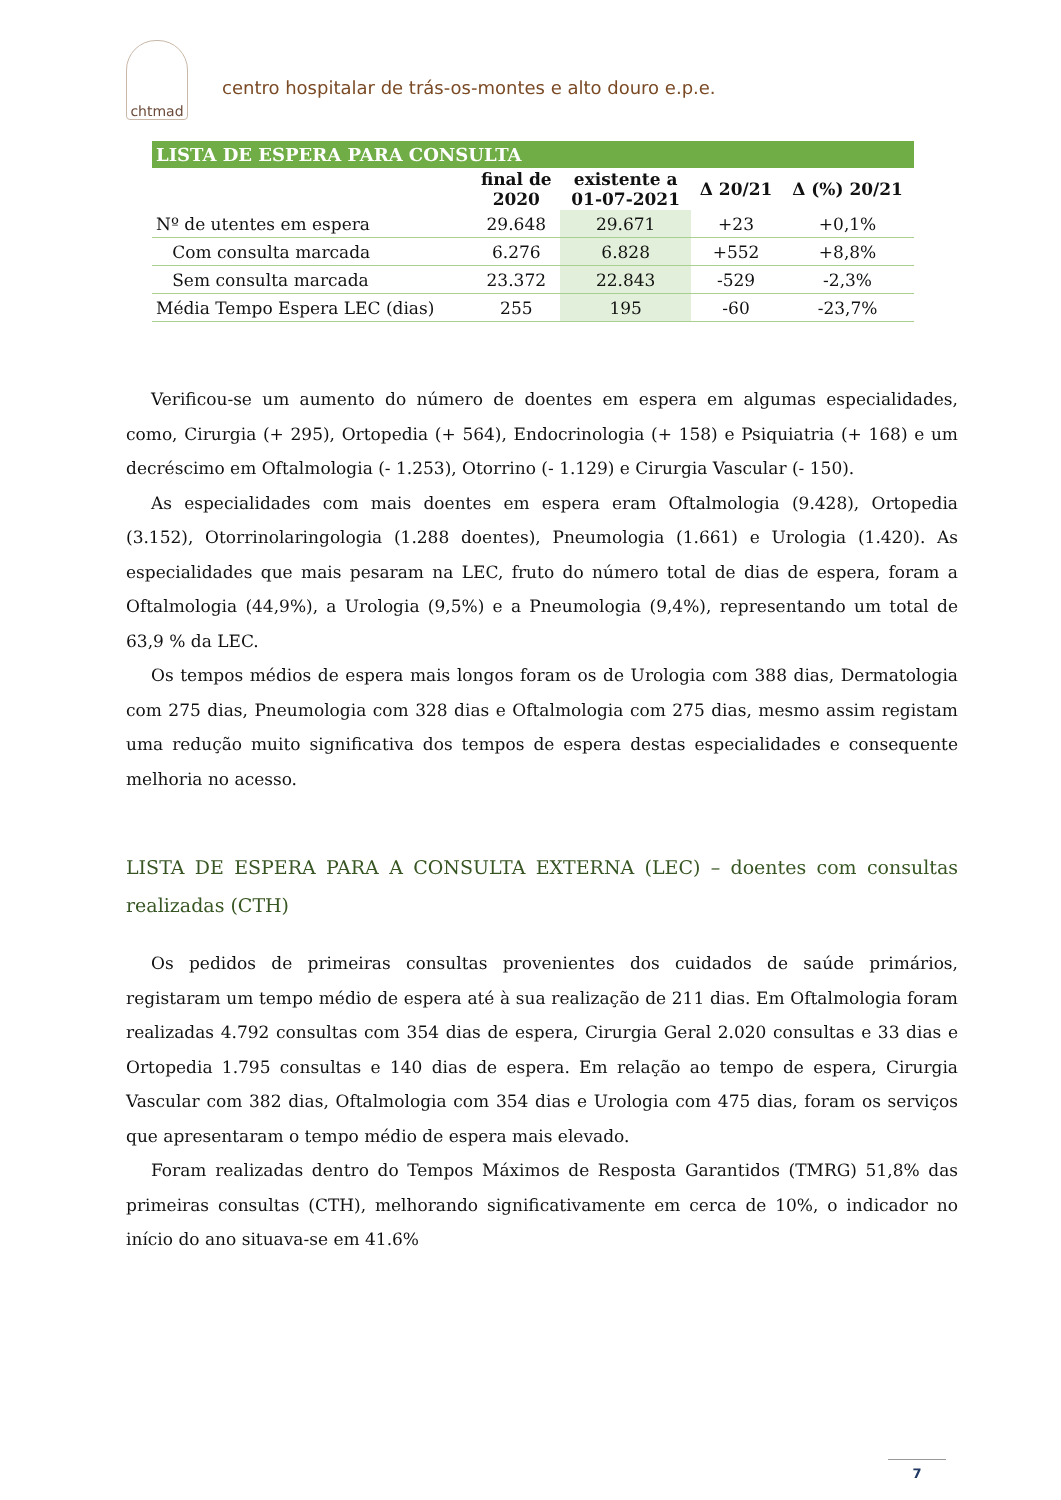chtmad
centro hospitalar de trás-os-montes e alto douro e.p.e.
| LISTA DE ESPERA PARA CONSULTA | | | | |
| --- | --- | --- | --- | --- |
| | final de 2020 | existente a 01-07-2021 | Δ 20/21 | Δ (%) 20/21 |
| Nº de utentes em espera | 29.648 | 29.671 | +23 | +0,1% |
| Com consulta marcada | 6.276 | 6.828 | +552 | +8,8% |
| Sem consulta marcada | 23.372 | 22.843 | -529 | -2,3% |
| Média Tempo Espera LEC (dias) | 255 | 195 | -60 | -23,7% |
Verificou-se um aumento do número de doentes em espera em algumas especialidades, como, Cirurgia (+ 295), Ortopedia (+ 564), Endocrinologia (+ 158) e Psiquiatria (+ 168) e um decréscimo em Oftalmologia (- 1.253), Otorrino (- 1.129) e Cirurgia Vascular (- 150).
As especialidades com mais doentes em espera eram Oftalmologia (9.428), Ortopedia (3.152), Otorrinolaringologia (1.288 doentes), Pneumologia (1.661) e Urologia (1.420). As especialidades que mais pesaram na LEC, fruto do número total de dias de espera, foram a Oftalmologia (44,9%), a Urologia (9,5%) e a Pneumologia (9,4%), representando um total de 63,9 % da LEC.
Os tempos médios de espera mais longos foram os de Urologia com 388 dias, Dermatologia com 275 dias, Pneumologia com 328 dias e Oftalmologia com 275 dias, mesmo assim registam uma redução muito significativa dos tempos de espera destas especialidades e consequente melhoria no acesso.
LISTA DE ESPERA PARA A CONSULTA EXTERNA (LEC) – doentes com consultas realizadas (CTH)
Os pedidos de primeiras consultas provenientes dos cuidados de saúde primários, registaram um tempo médio de espera até à sua realização de 211 dias. Em Oftalmologia foram realizadas 4.792 consultas com 354 dias de espera, Cirurgia Geral 2.020 consultas e 33 dias e Ortopedia 1.795 consultas e 140 dias de espera. Em relação ao tempo de espera, Cirurgia Vascular com 382 dias, Oftalmologia com 354 dias e Urologia com 475 dias, foram os serviços que apresentaram o tempo médio de espera mais elevado.
Foram realizadas dentro do Tempos Máximos de Resposta Garantidos (TMRG) 51,8% das primeiras consultas (CTH), melhorando significativamente em cerca de 10%, o indicador no início do ano situava-se em 41.6%
7